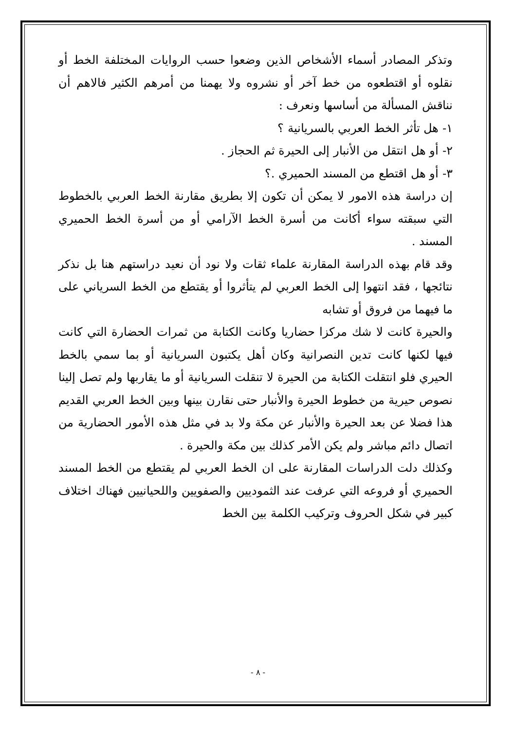وتذكر المصادر أسماء الأشخاص الذين وضعوا حسب الروايات المختلفة الخط أو نقلوه أو اقتطعوه من خط آخر أو نشروه ولا يهمنا من أمرهم الكثير فالاهم أن نناقش المسألة من أساسها ونعرف :
١- هل تأثر الخط العربي بالسريانية ؟
٢- أو هل انتقل من الأنبار إلى الحيرة ثم الحجاز .
٣- أو هل اقتطع من المسند الحميري .؟
إن دراسة هذه الامور لا يمكن أن تكون إلا بطريق مقارنة الخط العربي بالخطوط التي سبقته سواء أكانت من أسرة الخط الآرامي أو من أسرة الخط الحميري المسند .
وقد قام بهذه الدراسة المقارنة علماء ثقات ولا نود أن نعيد دراستهم هنا بل نذكر نتائجها ، فقد انتهوا إلى الخط العربي لم يتأثروا أو يقتطع من الخط السرياني على ما فيهما من فروق أو تشابه
والحيرة كانت لا شك مركزا حضاريا وكانت الكتابة من ثمرات الحضارة التي كانت فيها لكنها كانت تدين النصرانية وكان أهل يكتبون السريانية أو بما سمي بالخط الحيري فلو انتقلت الكتابة من الحيرة لا تنقلت السريانية أو ما يقاربها ولم تصل إلينا نصوص حيرية من خطوط الحيرة والأنبار حتى نقارن بينها وبين الخط العربي القديم هذا فضلا عن بعد الحيرة والأنبار عن مكة ولا بد في مثل هذه الأمور الحضارية من اتصال دائم مباشر ولم يكن الأمر كذلك بين مكة والحيرة .
وكذلك دلت الدراسات المقارنة على ان الخط العربي لم يقتطع من الخط المسند الحميري أو فروعه التي عرفت عند الثموديين والصفويين واللحيانيين فهناك اختلاف كبير في شكل الحروف وتركيب الكلمة بين الخط
- ٨ -